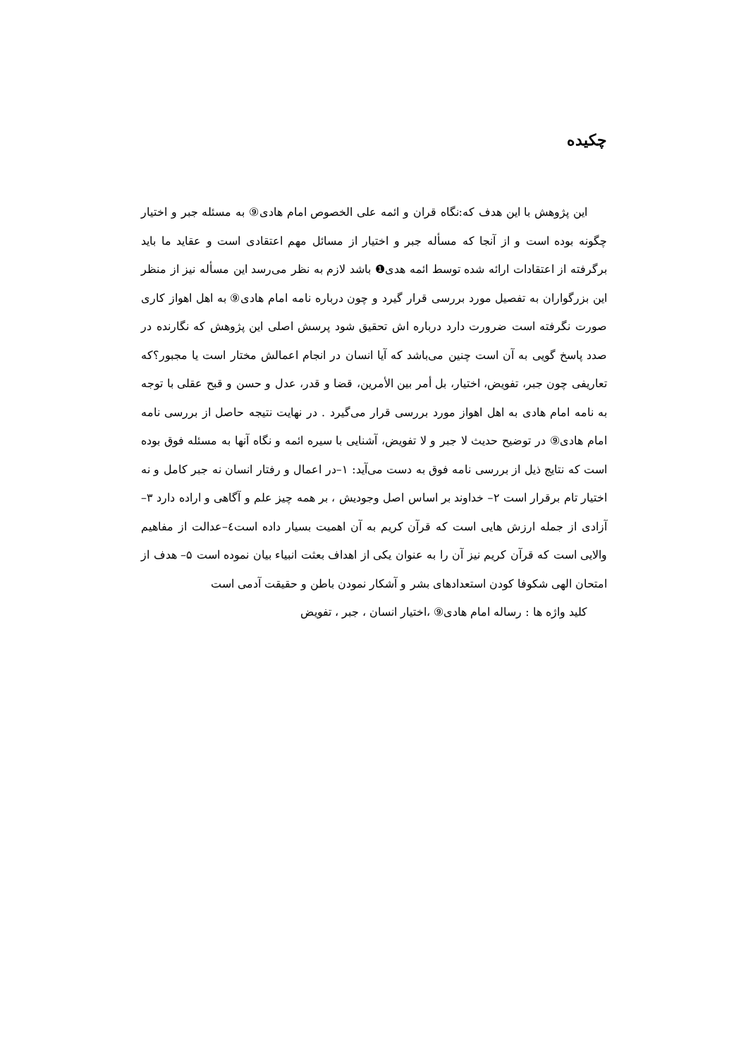چکیده
این پژوهش با این هدف که:نگاه قران و ائمه علی الخصوص امام هادی⑨ به مسئله جبر و اختیار چگونه بوده است و از آنجا که مسأله جبر و اختیار از مسائل مهم اعتقادی است و عقاید ما باید برگرفته از اعتقادات ارائه شده توسط ائمه هدی❶ باشد لازم به نظر می‌رسد این مسأله نیز از منظر این بزرگواران به تفصیل مورد بررسی قرار گیرد و چون درباره نامه امام هادی⑨ به اهل اهواز کاری صورت نگرفته است ضرورت دارد درباره اش تحقیق شود پرسش اصلی این پژوهش که نگارنده در صدد پاسخ گویی به آن است چنین می‌باشد که آیا انسان در انجام اعمالش مختار است یا مجبور؟که تعاریفی چون جبر، تفویض، اختیار، بل أمر بین الأمرین، قضا و قدر، عدل و حسن و قبح عقلی با توجه به نامه امام هادی به اهل اهواز مورد بررسی قرار می‌گیرد . در نهایت نتیجه حاصل از بررسی نامه امام هادی⑨ در توضیح حدیث لا جبر و لا تفویض، آشنایی با سیره ائمه و نگاه آنها به مسئله فوق بوده است که نتایج ذیل از بررسی نامه فوق به دست می‌آید: ۱–در اعمال و رفتار انسان نه جبر کامل و نه اختیار تام برقرار است ۲– خداوند بر اساس اصل وجودیش ، بر همه چیز علم و آگاهی و اراده دارد ۳–آزادی از جمله ارزش هایی است که قرآن کریم به آن اهمیت بسیار داده است٤–عدالت از مفاهیم والایی است که قرآن کریم نیز آن را به عنوان یکی از اهداف بعثت انبیاء بیان نموده است ۵– هدف از امتحان الهی شکوفا کودن استعدادهای بشر و آشکار نمودن باطن و حقیقت آدمی است
کلید واژه ها : رساله امام هادی⑨ ،اختیار انسان ، جبر ، تفویض